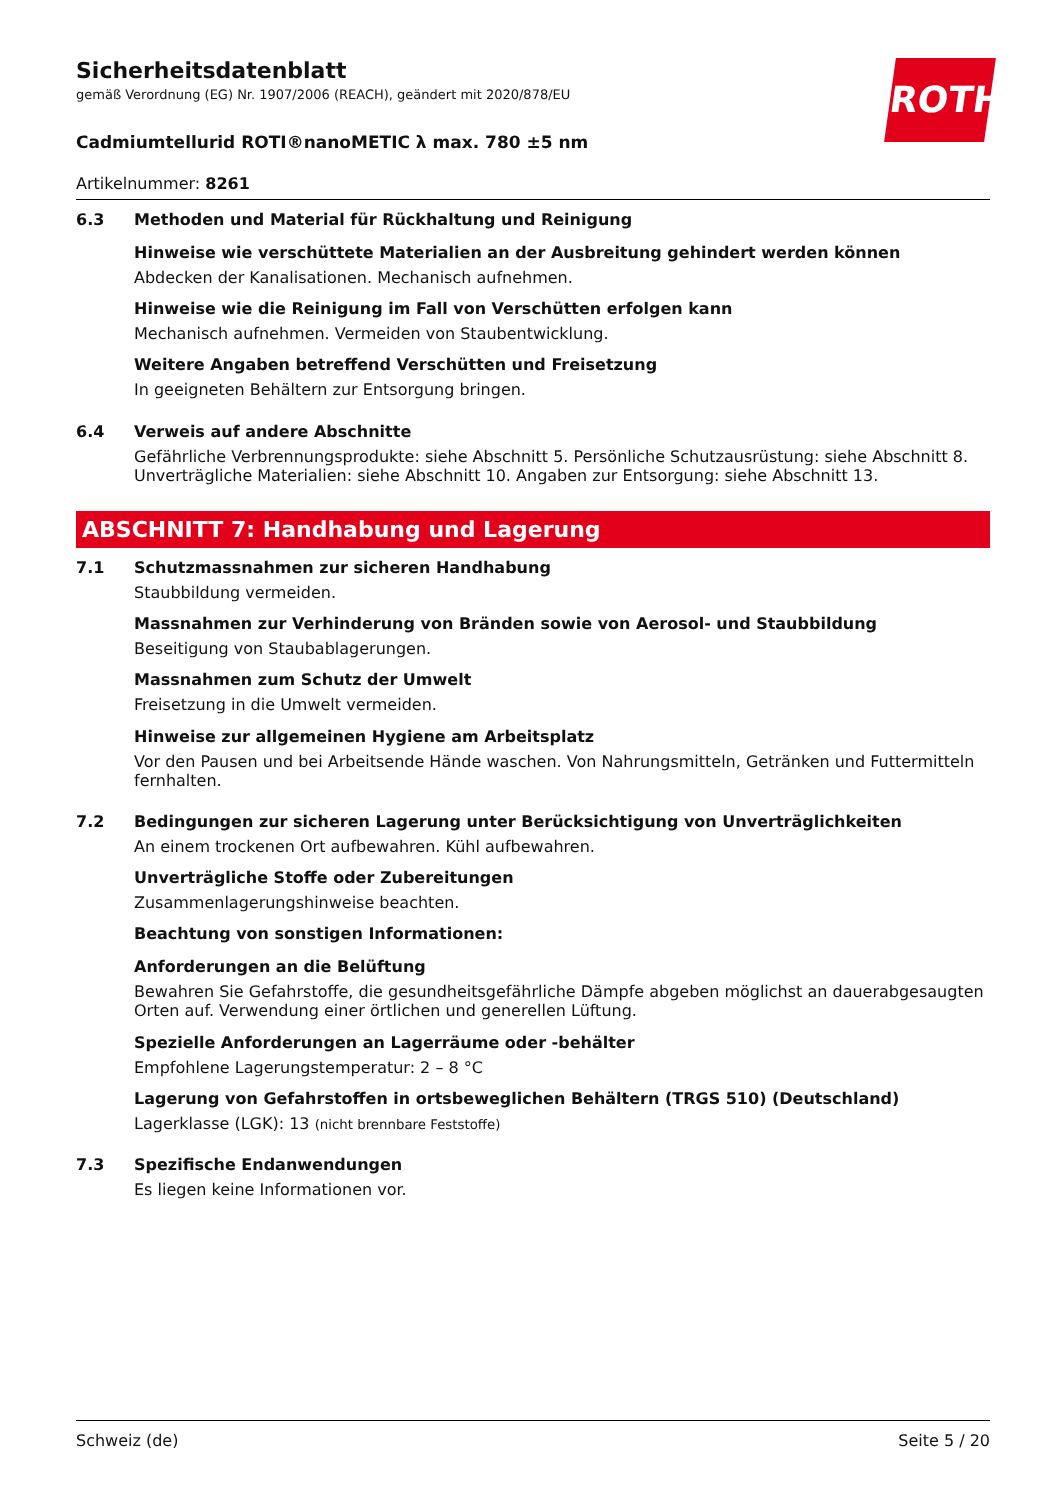ROTH
Sicherheitsdatenblatt
gemäß Verordnung (EG) Nr. 1907/2006 (REACH), geändert mit 2020/878/EU
Cadmiumtellurid ROTI®nanoMETIC λ max. 780 ±5 nm
Artikelnummer: 8261
6.3 Methoden und Material für Rückhaltung und Reinigung
Hinweise wie verschüttete Materialien an der Ausbreitung gehindert werden können
Abdecken der Kanalisationen. Mechanisch aufnehmen.
Hinweise wie die Reinigung im Fall von Verschütten erfolgen kann
Mechanisch aufnehmen. Vermeiden von Staubentwicklung.
Weitere Angaben betreffend Verschütten und Freisetzung
In geeigneten Behältern zur Entsorgung bringen.
6.4 Verweis auf andere Abschnitte
Gefährliche Verbrennungsprodukte: siehe Abschnitt 5. Persönliche Schutzausrüstung: siehe Abschnitt 8. Unverträgliche Materialien: siehe Abschnitt 10. Angaben zur Entsorgung: siehe Abschnitt 13.
ABSCHNITT 7: Handhabung und Lagerung
7.1 Schutzmassnahmen zur sicheren Handhabung
Staubbildung vermeiden.
Massnahmen zur Verhinderung von Bränden sowie von Aerosol- und Staubbildung
Beseitigung von Staubablagerungen.
Massnahmen zum Schutz der Umwelt
Freisetzung in die Umwelt vermeiden.
Hinweise zur allgemeinen Hygiene am Arbeitsplatz
Vor den Pausen und bei Arbeitsende Hände waschen. Von Nahrungsmitteln, Getränken und Futtermitteln fernhalten.
7.2 Bedingungen zur sicheren Lagerung unter Berücksichtigung von Unverträglichkeiten
An einem trockenen Ort aufbewahren. Kühl aufbewahren.
Unverträgliche Stoffe oder Zubereitungen
Zusammenlagerungshinweise beachten.
Beachtung von sonstigen Informationen:
Anforderungen an die Belüftung
Bewahren Sie Gefahrstoffe, die gesundheitsgefährliche Dämpfe abgeben möglichst an dauerabgesaugten Orten auf. Verwendung einer örtlichen und generellen Lüftung.
Spezielle Anforderungen an Lagerräume oder -behälter
Empfohlene Lagerungstemperatur: 2 – 8 °C
Lagerung von Gefahrstoffen in ortsbeweglichen Behältern (TRGS 510) (Deutschland)
Lagerklasse (LGK): 13 (nicht brennbare Feststoffe)
7.3 Spezifische Endanwendungen
Es liegen keine Informationen vor.
Schweiz (de) Seite 5 / 20